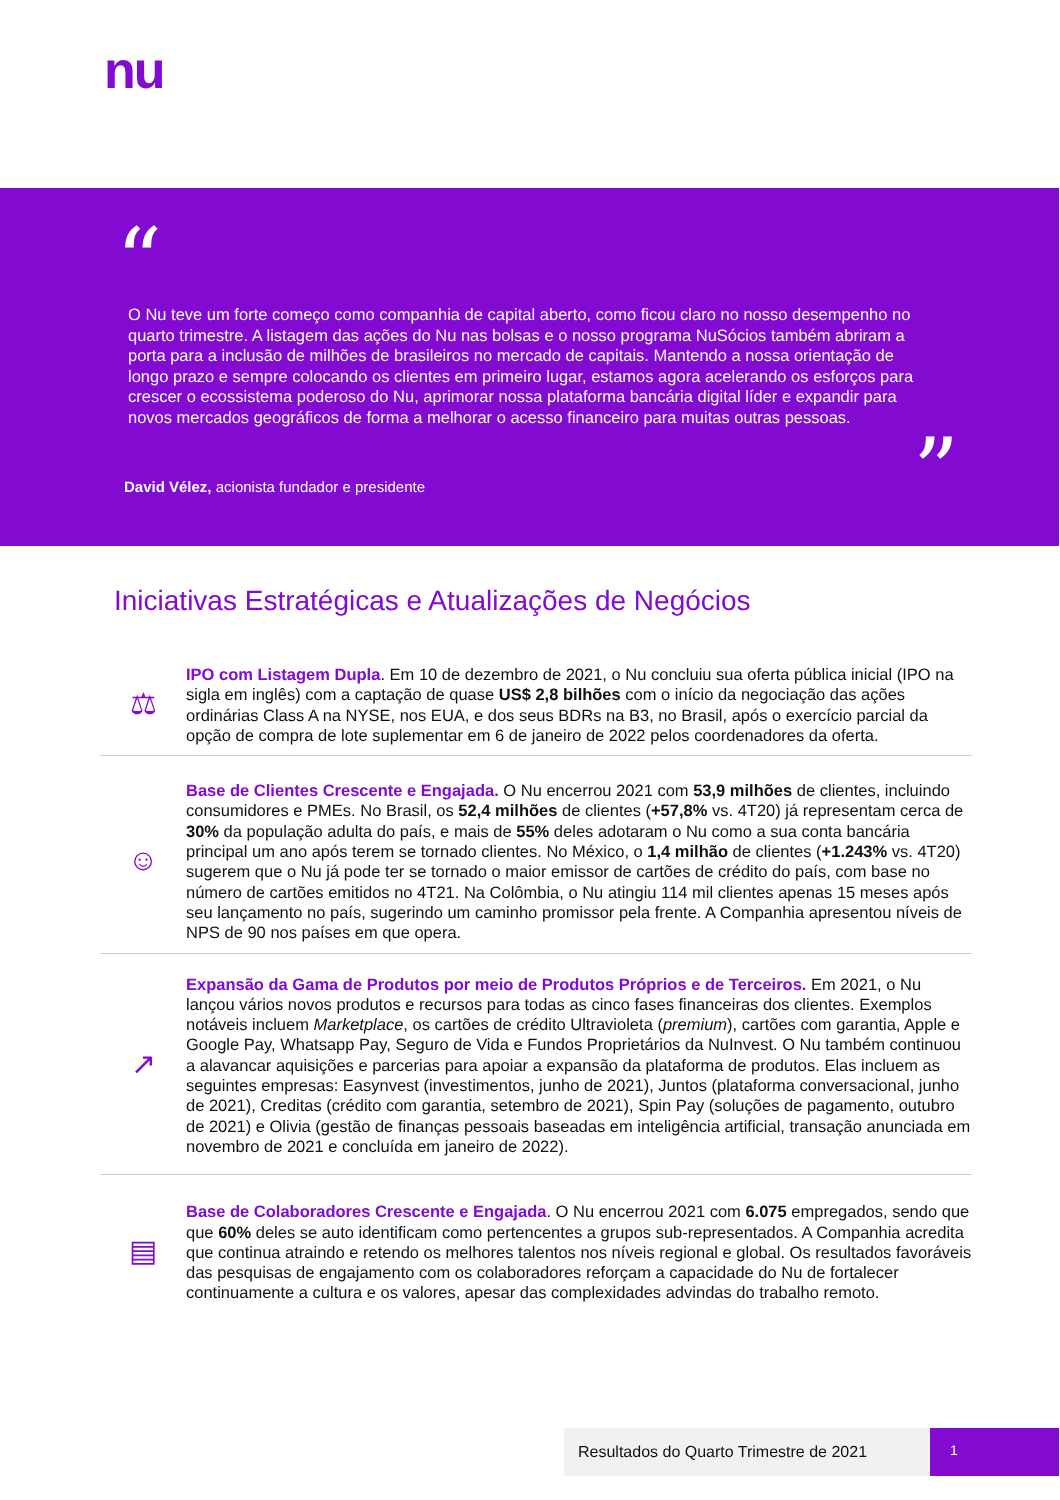nu
“
O Nu teve um forte começo como companhia de capital aberto, como ficou claro no nosso desempenho no quarto trimestre. A listagem das ações do Nu nas bolsas e o nosso programa NuSócios também abriram a porta para a inclusão de milhões de brasileiros no mercado de capitais. Mantendo a nossa orientação de longo prazo e sempre colocando os clientes em primeiro lugar, estamos agora acelerando os esforços para crescer o ecossistema poderoso do Nu, aprimorar nossa plataforma bancária digital líder e expandir para novos mercados geográficos de forma a melhorar o acesso financeiro para muitas outras pessoas.
”
David Vélez, acionista fundador e presidente
Iniciativas Estratégicas e Atualizações de Negócios
⚖
IPO com Listagem Dupla. Em 10 de dezembro de 2021, o Nu concluiu sua oferta pública inicial (IPO na sigla em inglês) com a captação de quase US$ 2,8 bilhões com o início da negociação das ações ordinárias Class A na NYSE, nos EUA, e dos seus BDRs na B3, no Brasil, após o exercício parcial da opção de compra de lote suplementar em 6 de janeiro de 2022 pelos coordenadores da oferta.
☺
Base de Clientes Crescente e Engajada. O Nu encerrou 2021 com 53,9 milhões de clientes, incluindo consumidores e PMEs. No Brasil, os 52,4 milhões de clientes (+57,8% vs. 4T20) já representam cerca de 30% da população adulta do país, e mais de 55% deles adotaram o Nu como a sua conta bancária principal um ano após terem se tornado clientes. No México, o 1,4 milhão de clientes (+1.243% vs. 4T20) sugerem que o Nu já pode ter se tornado o maior emissor de cartões de crédito do país, com base no número de cartões emitidos no 4T21. Na Colômbia, o Nu atingiu 114 mil clientes apenas 15 meses após seu lançamento no país, sugerindo um caminho promissor pela frente. A Companhia apresentou níveis de NPS de 90 nos países em que opera.
↗
Expansão da Gama de Produtos por meio de Produtos Próprios e de Terceiros. Em 2021, o Nu lançou vários novos produtos e recursos para todas as cinco fases financeiras dos clientes. Exemplos notáveis incluem Marketplace, os cartões de crédito Ultravioleta (premium), cartões com garantia, Apple e Google Pay, Whatsapp Pay, Seguro de Vida e Fundos Proprietários da NuInvest. O Nu também continuou a alavancar aquisições e parcerias para apoiar a expansão da plataforma de produtos. Elas incluem as seguintes empresas: Easynvest (investimentos, junho de 2021), Juntos (plataforma conversacional, junho de 2021), Creditas (crédito com garantia, setembro de 2021), Spin Pay (soluções de pagamento, outubro de 2021) e Olivia (gestão de finanças pessoais baseadas em inteligência artificial, transação anunciada em novembro de 2021 e concluída em janeiro de 2022).
▤
Base de Colaboradores Crescente e Engajada. O Nu encerrou 2021 com 6.075 empregados, sendo que que 60% deles se auto identificam como pertencentes a grupos sub-representados. A Companhia acredita que continua atraindo e retendo os melhores talentos nos níveis regional e global. Os resultados favoráveis das pesquisas de engajamento com os colaboradores reforçam a capacidade do Nu de fortalecer continuamente a cultura e os valores, apesar das complexidades advindas do trabalho remoto.
Resultados do Quarto Trimestre de 2021 1